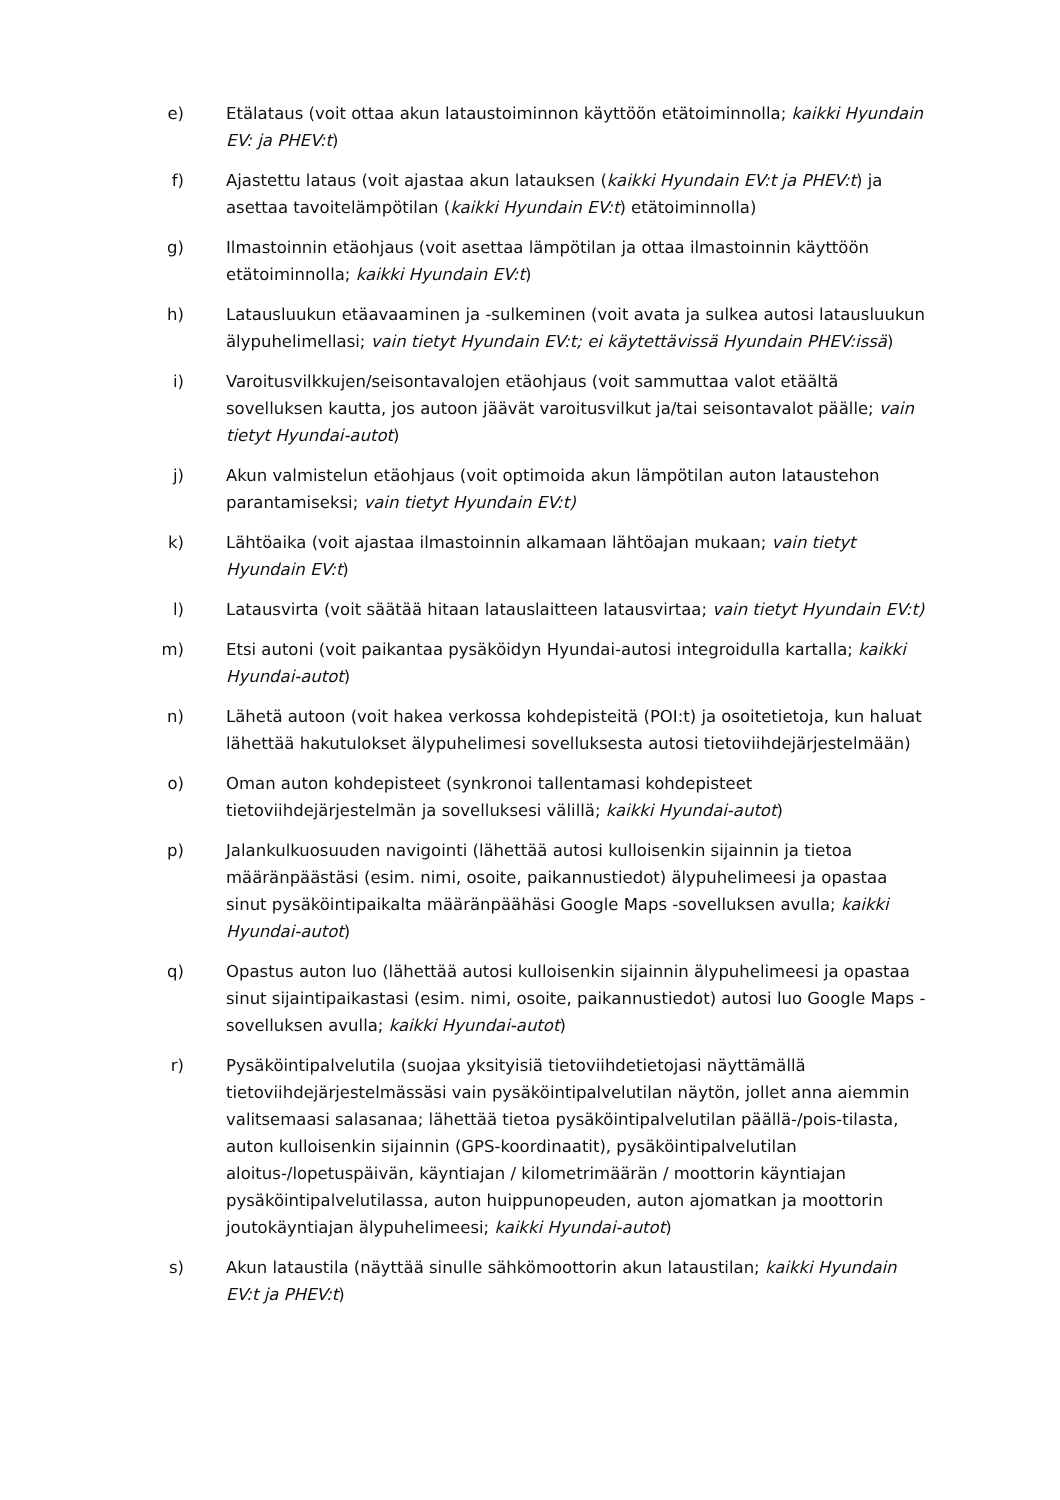e) Etälataus (voit ottaa akun lataustoiminnon käyttöön etätoiminnolla; kaikki Hyundain EV: ja PHEV:t)
f) Ajastettu lataus (voit ajastaa akun latauksen (kaikki Hyundain EV:t ja PHEV:t) ja asettaa tavoitelämpötilan (kaikki Hyundain EV:t) etätoiminnolla)
g) Ilmastoinnin etäohjaus (voit asettaa lämpötilan ja ottaa ilmastoinnin käyttöön etätoiminnolla; kaikki Hyundain EV:t)
h) Latausluukun etäavaaminen ja -sulkeminen (voit avata ja sulkea autosi latausluukun älypuhelimellasi; vain tietyt Hyundain EV:t; ei käytettävissä Hyundain PHEV:issä)
i) Varoitusvilkkujen/seisontavalojen etäohjaus (voit sammuttaa valot etäältä sovelluksen kautta, jos autoon jäävät varoitusvilkut ja/tai seisontavalot päälle; vain tietyt Hyundai-autot)
j) Akun valmistelun etäohjaus (voit optimoida akun lämpötilan auton lataustehon parantamiseksi; vain tietyt Hyundain EV:t)
k) Lähtöaika (voit ajastaa ilmastoinnin alkamaan lähtöajan mukaan; vain tietyt Hyundain EV:t)
l) Latausvirta (voit säätää hitaan latauslaitteen latausvirtaa; vain tietyt Hyundain EV:t)
m) Etsi autoni (voit paikantaa pysäköidyn Hyundai-autosi integroidulla kartalla; kaikki Hyundai-autot)
n) Lähetä autoon (voit hakea verkossa kohdepisteitä (POI:t) ja osoitetietoja, kun haluat lähettää hakutulokset älypuhelimesi sovelluksesta autosi tietoviihdejärjestelmään)
o) Oman auton kohdepisteet (synkronoi tallentamasi kohdepisteet tietoviihdejärjestelmän ja sovelluksesi välillä; kaikki Hyundai-autot)
p) Jalankulkuosuuden navigointi (lähettää autosi kulloisenkin sijainnin ja tietoa määränpäästäsi (esim. nimi, osoite, paikannustiedot) älypuhelimeesi ja opastaa sinut pysäköintipaikalta määränpäähäsi Google Maps -sovelluksen avulla; kaikki Hyundai-autot)
q) Opastus auton luo (lähettää autosi kulloisenkin sijainnin älypuhelimeesi ja opastaa sinut sijaintipaikastasi (esim. nimi, osoite, paikannustiedot) autosi luo Google Maps -sovelluksen avulla; kaikki Hyundai-autot)
r) Pysäköintipalvelutila (suojaa yksityisiä tietoviihdetietojasi näyttämällä tietoviihdejärjestelmässäsi vain pysäköintipalvelutilan näytön, jollet anna aiemmin valitsemaasi salasanaa; lähettää tietoa pysäköintipalvelutilan päällä-/pois-tilasta, auton kulloisenkin sijainnin (GPS-koordinaatit), pysäköintipalvelutilan aloitus-/lopetuspäivän, käyntiajan / kilometrimäärän / moottorin käyntiajan pysäköintipalvelutilassa, auton huippunopeuden, auton ajomatkan ja moottorin joutokäyntiajan älypuhelimeesi; kaikki Hyundai-autot)
s) Akun lataustila (näyttää sinulle sähkömoottorin akun lataustilan; kaikki Hyundain EV:t ja PHEV:t)